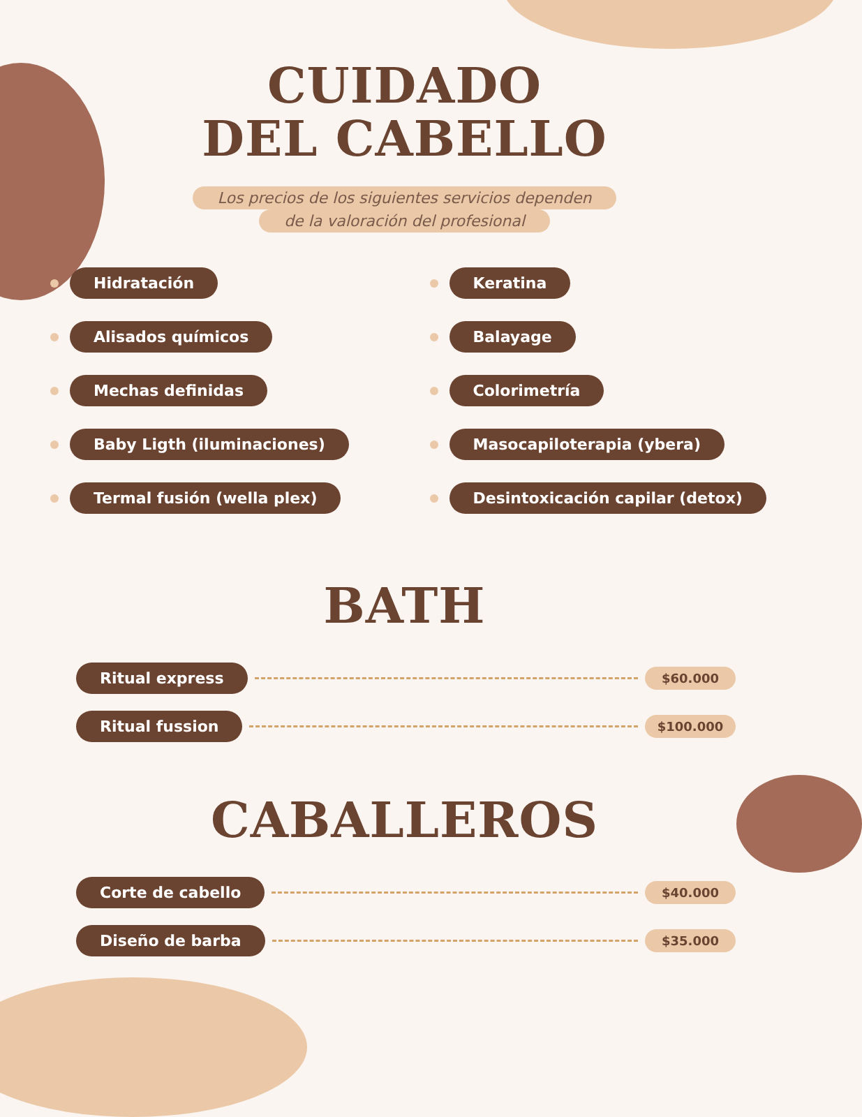CUIDADO
DEL CABELLO
Los precios de los siguientes servicios dependen
de la valoración del profesional
Hidratación
Keratina
Alisados químicos
Balayage
Mechas definidas
Colorimetría
Baby Ligth (iluminaciones)
Masocapiloterapia (ybera)
Termal fusión (wella plex)
Desintoxicación capilar (detox)
BATH
Ritual express
$60.000
Ritual fussion
$100.000
CABALLEROS
Corte de cabello
$40.000
Diseño de barba
$35.000